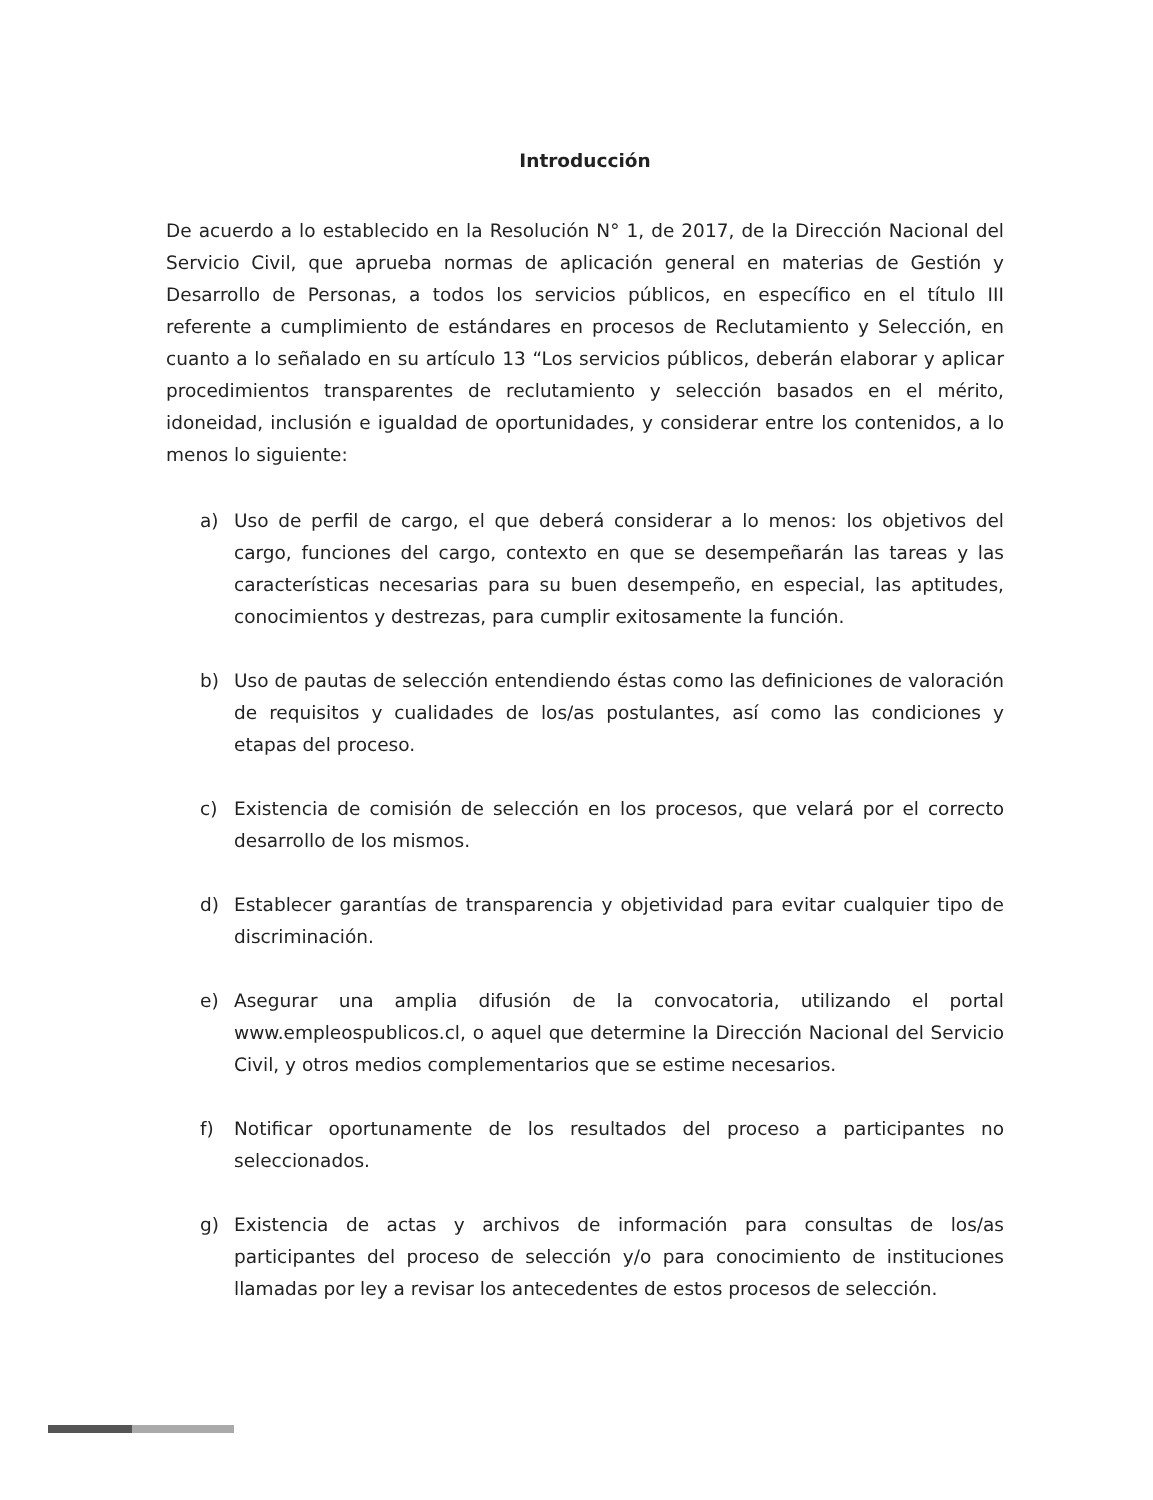Introducción
De acuerdo a lo establecido en la Resolución N° 1, de 2017, de la Dirección Nacional del Servicio Civil, que aprueba normas de aplicación general en materias de Gestión y Desarrollo de Personas, a todos los servicios públicos, en específico en el título III referente a cumplimiento de estándares en procesos de Reclutamiento y Selección, en cuanto a lo señalado en su artículo 13 “Los servicios públicos, deberán elaborar y aplicar procedimientos transparentes de reclutamiento y selección basados en el mérito, idoneidad, inclusión e igualdad de oportunidades, y considerar entre los contenidos, a lo menos lo siguiente:
a) Uso de perfil de cargo, el que deberá considerar a lo menos: los objetivos del cargo, funciones del cargo, contexto en que se desempeñarán las tareas y las características necesarias para su buen desempeño, en especial, las aptitudes, conocimientos y destrezas, para cumplir exitosamente la función.
b) Uso de pautas de selección entendiendo éstas como las definiciones de valoración de requisitos y cualidades de los/as postulantes, así como las condiciones y etapas del proceso.
c) Existencia de comisión de selección en los procesos, que velará por el correcto desarrollo de los mismos.
d) Establecer garantías de transparencia y objetividad para evitar cualquier tipo de discriminación.
e) Asegurar una amplia difusión de la convocatoria, utilizando el portal www.empleospublicos.cl, o aquel que determine la Dirección Nacional del Servicio Civil, y otros medios complementarios que se estime necesarios.
f) Notificar oportunamente de los resultados del proceso a participantes no seleccionados.
g) Existencia de actas y archivos de información para consultas de los/as participantes del proceso de selección y/o para conocimiento de instituciones llamadas por ley a revisar los antecedentes de estos procesos de selección.